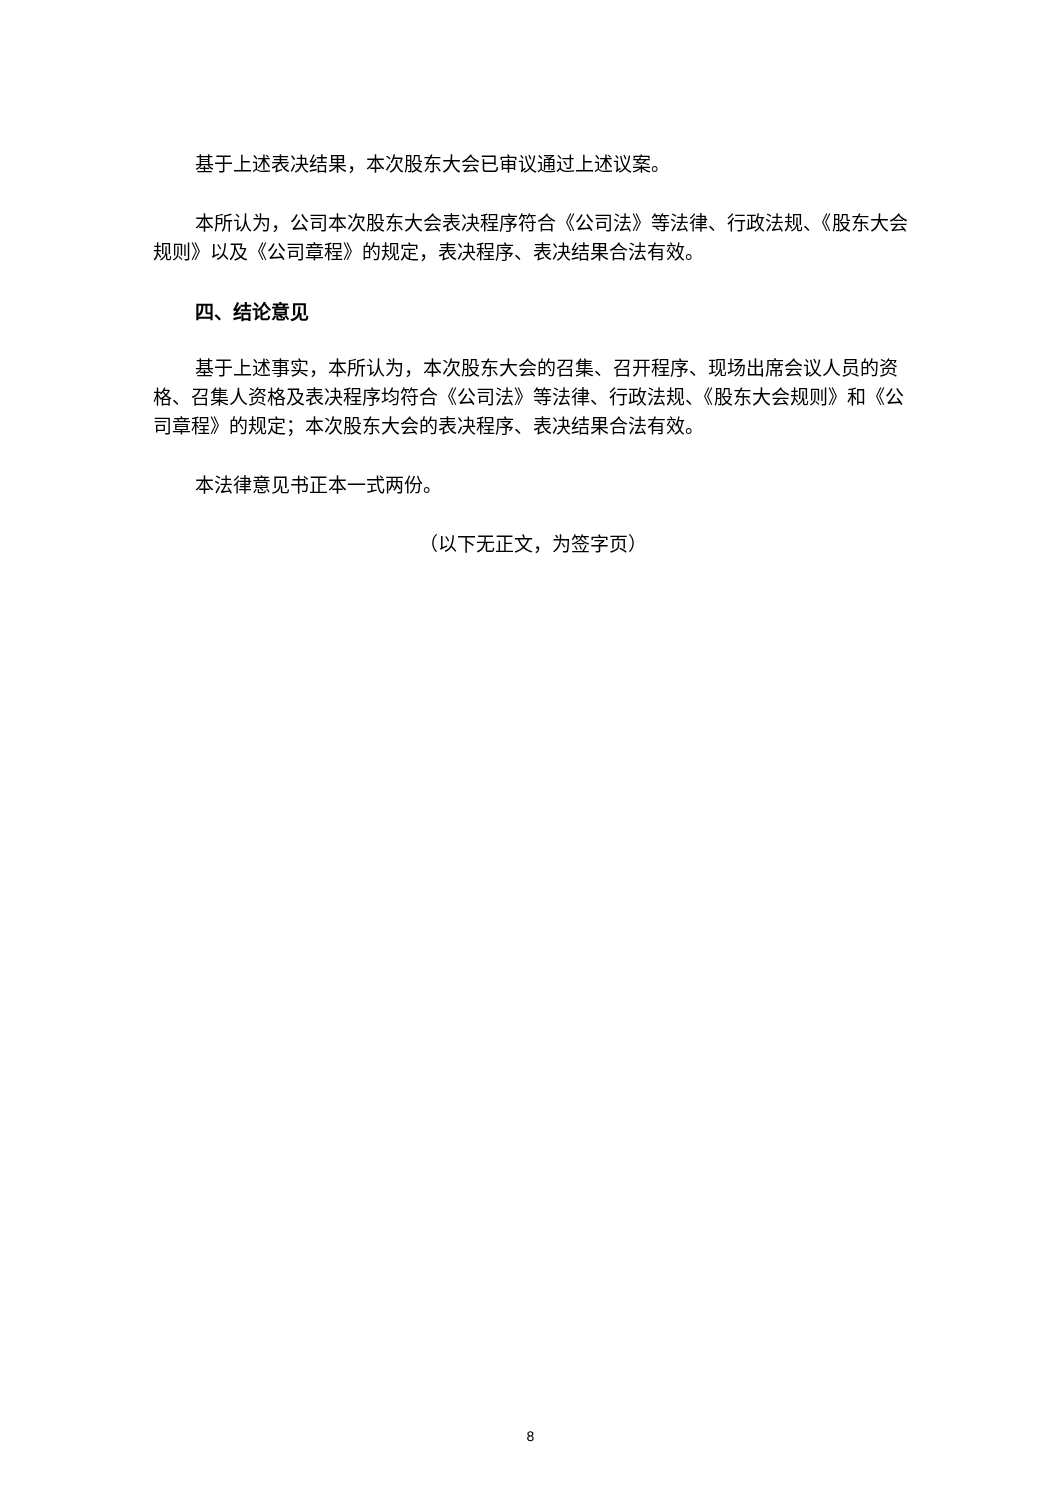基于上述表决结果，本次股东大会已审议通过上述议案。
本所认为，公司本次股东大会表决程序符合《公司法》等法律、行政法规、《股东大会规则》以及《公司章程》的规定，表决程序、表决结果合法有效。
四、结论意见
基于上述事实，本所认为，本次股东大会的召集、召开程序、现场出席会议人员的资格、召集人资格及表决程序均符合《公司法》等法律、行政法规、《股东大会规则》和《公司章程》的规定；本次股东大会的表决程序、表决结果合法有效。
本法律意见书正本一式两份。
（以下无正文，为签字页）
8